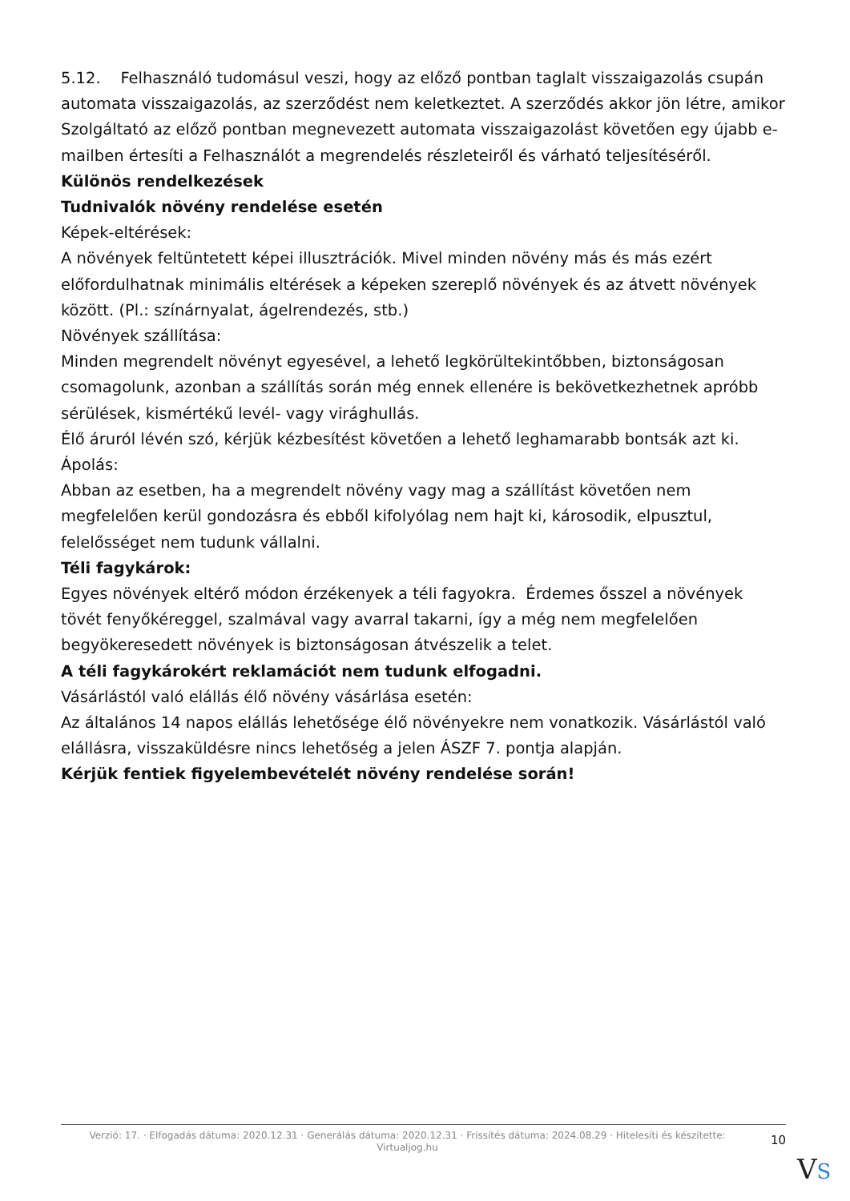5.12. Felhasználó tudomásul veszi, hogy az előző pontban taglalt visszaigazolás csupán automata visszaigazolás, az szerződést nem keletkeztet. A szerződés akkor jön létre, amikor Szolgáltató az előző pontban megnevezett automata visszaigazolást követően egy újabb e-mailben értesíti a Felhasználót a megrendelés részleteiről és várható teljesítéséről.
Különös rendelkezések
Tudnivalók növény rendelése esetén
Képek-eltérések:
A növények feltüntetett képei illusztrációk. Mivel minden növény más és más ezért előfordulhatnak minimális eltérések a képeken szereplő növények és az átvett növények között. (Pl.: színárnyalat, ágelrendezés, stb.)
Növények szállítása:
Minden megrendelt növényt egyesével, a lehető legkörültekintőbben, biztonságosan csomagolunk, azonban a szállítás során még ennek ellenére is bekövetkezhetnek apróbb sérülések, kismértékű levél- vagy virághullás.
Élő áruról lévén szó, kérjük kézbesítést követően a lehető leghamarabb bontsák azt ki.
Ápolás:
Abban az esetben, ha a megrendelt növény vagy mag a szállítást követően nem megfelelően kerül gondozásra és ebből kifolyólag nem hajt ki, károsodik, elpusztul, felelősséget nem tudunk vállalni.
Téli fagykárok:
Egyes növények eltérő módon érzékenyek a téli fagyokra. Érdemes ősszel a növények tövét fenyőkéreggel, szalmával vagy avarral takarni, így a még nem megfelelően begyökeresedett növények is biztonságosan átvészelik a telet.
A téli fagykárokért reklamációt nem tudunk elfogadni.
Vásárlástól való elállás élő növény vásárlása esetén:
Az általános 14 napos elállás lehetősége élő növényekre nem vonatkozik. Vásárlástól való elállásra, visszaküldésre nincs lehetőség a jelen ÁSZF 7. pontja alapján.
Kérjük fentiek figyelembevételét növény rendelése során!
Verzió: 17. · Elfogadás dátuma: 2020.12.31 · Generálás dátuma: 2020.12.31 · Frissítés dátuma: 2024.08.29 · Hitelesíti és készítette: Virtualjog.hu
10
VS